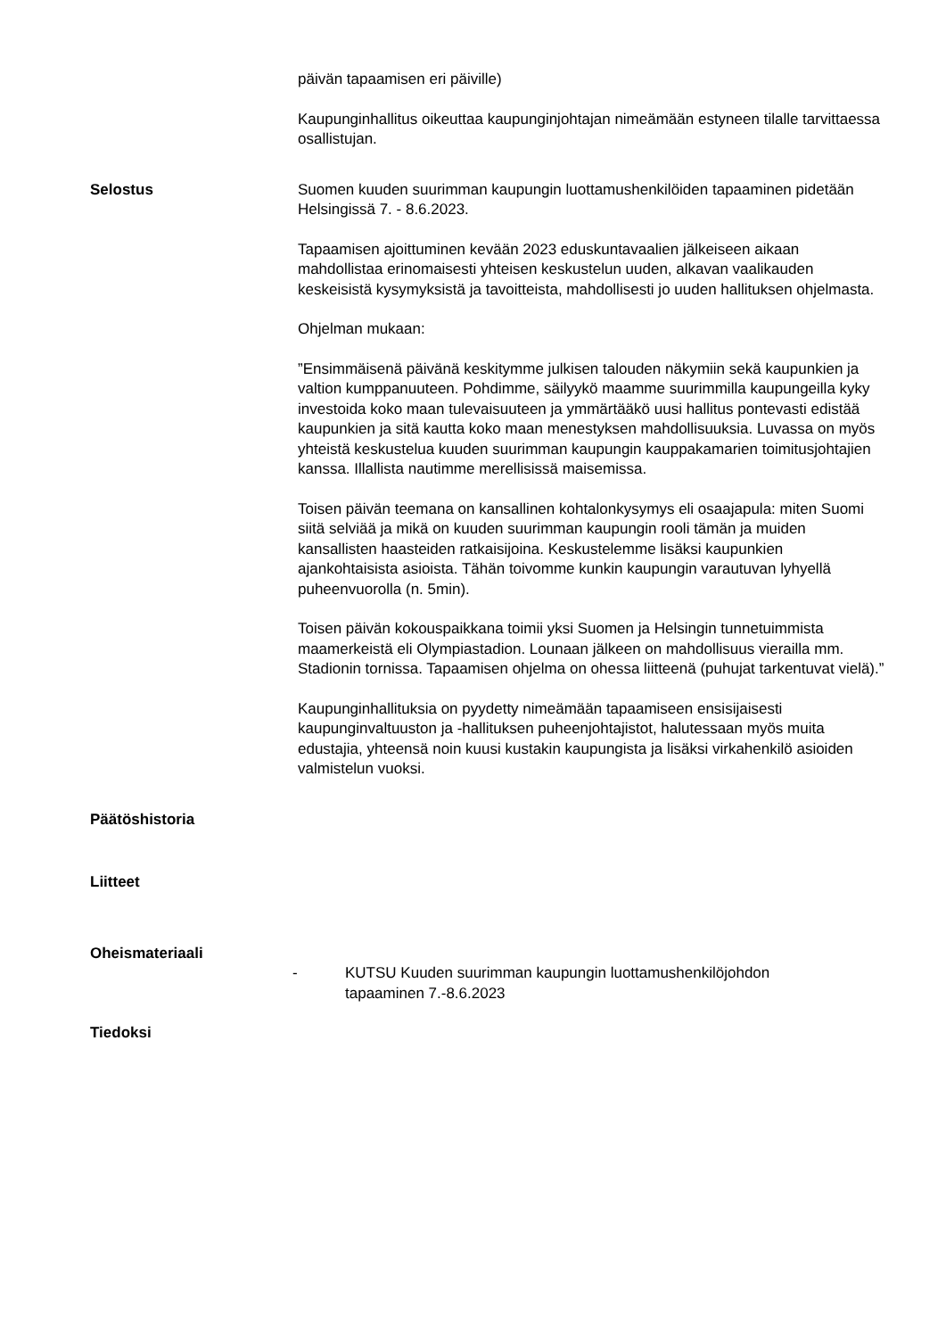päivän tapaamisen eri päiville)
Kaupunginhallitus oikeuttaa kaupunginjohtajan nimeämään estyneen tilalle tarvittaessa osallistujan.
Selostus Suomen kuuden suurimman kaupungin luottamushenkilöiden tapaaminen pidetään Helsingissä 7. - 8.6.2023.
Tapaamisen ajoittuminen kevään 2023 eduskuntavaalien jälkeiseen aikaan mahdollistaa erinomaisesti yhteisen keskustelun uuden, alkavan vaalikauden keskeisistä kysymyksistä ja tavoitteista, mahdollisesti jo uuden hallituksen ohjelmasta.
Ohjelman mukaan:
”Ensimmäisenä päivänä keskitymme julkisen talouden näkymiin sekä kaupunkien ja valtion kumppanuuteen. Pohdimme, säilyykö maamme suurimmilla kaupungeilla kyky investoida koko maan tulevaisuuteen ja ymmärtääkö uusi hallitus pontevasti edistää kaupunkien ja sitä kautta koko maan menestyksen mahdollisuuksia. Luvassa on myös yhteistä keskustelua kuuden suurimman kaupungin kauppakamarien toimitusjohtajien kanssa. Illallista nautimme merellisissä maisemissa.
Toisen päivän teemana on kansallinen kohtalonkysymys eli osaajapula: miten Suomi siitä selviää ja mikä on kuuden suurimman kaupungin rooli tämän ja muiden kansallisten haasteiden ratkaisijoina. Keskustelemme lisäksi kaupunkien ajankohtaisista asioista. Tähän toivomme kunkin kaupungin varautuvan lyhyellä puheenvuorolla (n. 5min).
Toisen päivän kokouspaikkana toimii yksi Suomen ja Helsingin tunnetuimmista maamerkeistä eli Olympiastadion. Lounaan jälkeen on mahdollisuus vierailla mm. Stadionin tornissa. Tapaamisen ohjelma on ohessa liitteenä (puhujat tarkentuvat vielä).”
Kaupunginhallituksia on pyydetty nimeämään tapaamiseen ensisijaisesti kaupunginvaltuuston ja -hallituksen puheenjohtajistot, halutessaan myös muita edustajia, yhteensä noin kuusi kustakin kaupungista ja lisäksi virkahenkilö asioiden valmistelun vuoksi.
Päätöshistoria
Liitteet
Oheismateriaali
- KUTSU Kuuden suurimman kaupungin luottamushenkilöjohdon
tapaaminen 7.-8.6.2023
Tiedoksi